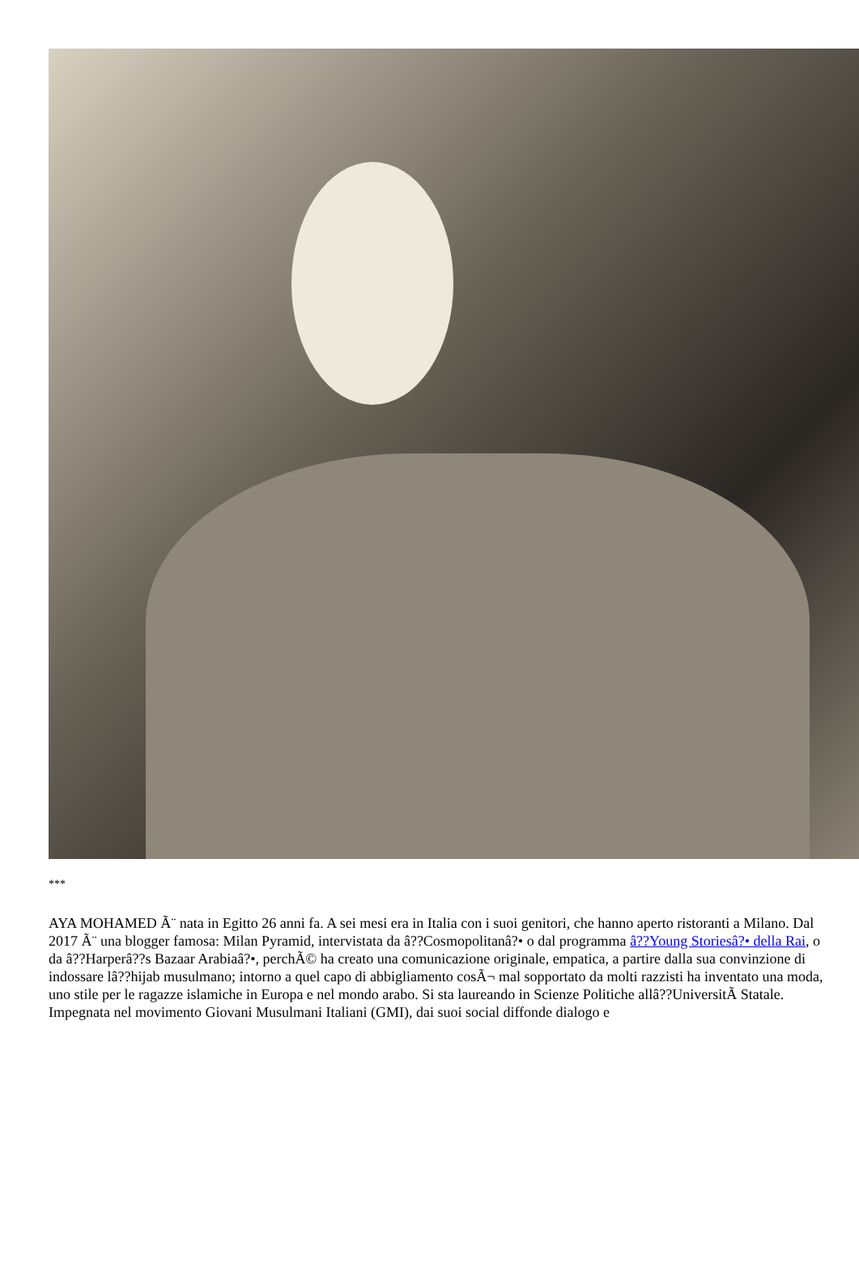***
AYA MOHAMED Ã¨ nata in Egitto 26 anni fa. A sei mesi era in Italia con i suoi genitori, che hanno aperto ristoranti a Milano. Dal 2017 Ã¨ una blogger famosa: Milan Pyramid, intervistata da â??Cosmopolitanâ?• o dal programma â??Young Storiesâ?• della Rai, o da â??Harperâ??s Bazaar Arabiaâ?•, perchÃ© ha creato una comunicazione originale, empatica, a partire dalla sua convinzione di indossare lâ??hijab musulmano; intorno a quel capo di abbigliamento cosÃ¬ mal sopportato da molti razzisti ha inventato una moda, uno stile per le ragazze islamiche in Europa e nel mondo arabo. Si sta laureando in Scienze Politiche allâ??UniversitÃ Statale. Impegnata nel movimento Giovani Musulmani Italiani (GMI), dai suoi social diffonde dialogo e